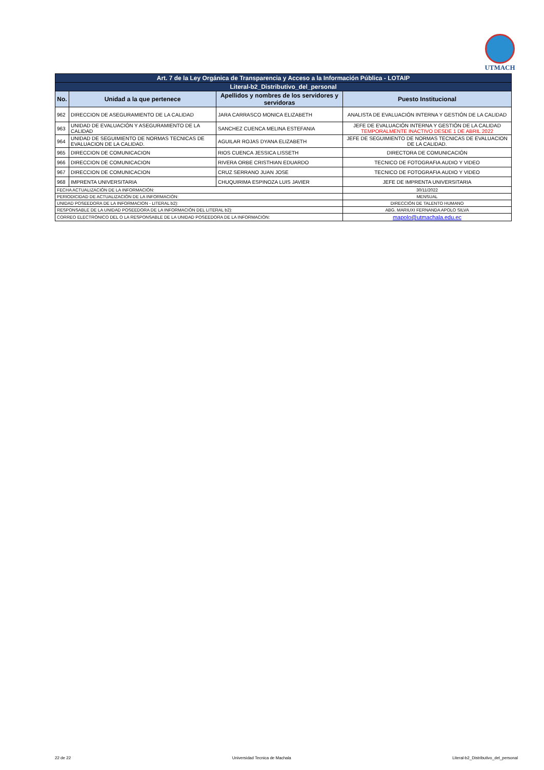UTMACH
| Art. 7 de la Ley Orgánica de Transparencia y Acceso a la Información Pública - LOTAIP | | | |
| Literal-b2_Distributivo_del_personal | | | |
| No. | Unidad a la que pertenece | Apellidos y nombres de los servidores y servidoras | Puesto Institucional |
| 962 | DIRECCION DE ASEGURAMIENTO DE LA CALIDAD | JARA CARRASCO MONICA ELIZABETH | ANALISTA DE EVALUACIÓN INTERNA Y GESTIÓN DE LA CALIDAD |
| 963 | UNIDAD DE EVALUACIÓN Y ASEGURAMIENTO DE LA CALIDAD | SANCHEZ CUENCA MELINA ESTEFANIA | JEFE DE EVALUACIÓN INTERNA Y GESTIÓN DE LA CALIDAD TEMPORALMENTE INACTIVO DESDE 1 DE ABRIL 2022 |
| 964 | UNIDAD DE SEGUIMIENTO DE NORMAS TECNICAS DE EVALUACION DE LA CALIDAD. | AGUILAR ROJAS DYANA ELIZABETH | JEFE DE SEGUIMIENTO DE NORMAS TECNICAS DE EVALUACION DE LA CALIDAD. |
| 965 | DIRECCION DE COMUNICACION | RIOS CUENCA JESSICA LISSETH | DIRECTORA DE COMUNICACIÓN |
| 966 | DIRECCION DE COMUNICACION | RIVERA ORBE CRISTHIAN EDUARDO | TECNICO DE FOTOGRAFIA AUDIO Y VIDEO |
| 967 | DIRECCION DE COMUNICACION | CRUZ SERRANO JUAN JOSE | TECNICO DE FOTOGRAFIA AUDIO Y VIDEO |
| 968 | IMPRENTA UNIVERSITARIA | CHUQUIRIMA ESPINOZA LUIS JAVIER | JEFE DE IMPRENTA UNIVERSITARIA |
| FECHA ACTUALIZACIÓN DE LA INFORMACIÓN: | | | 30/11/2022 |
| PERIODICIDAD DE ACTUALIZACIÓN DE LA INFORMACIÓN: | | | MENSUAL |
| UNIDAD POSEEDORA DE LA INFORMACION - LITERAL b2): | | | DIRECCIÓN DE TALENTO HUMANO |
| RESPONSABLE DE LA UNIDAD POSEEDORA DE LA INFORMACIÓN DEL LITERAL b2): | | | ABG. MARIUXI FERNANDA APOLO SILVA |
| CORREO ELECTRÓNICO DEL O LA RESPONSABLE DE LA UNIDAD POSEEDORA DE LA INFORMACIÓN: | | | mapolo@utmachala.edu.ec |
22 de 22 Universidad Tecnica de Machala Literal-b2_Distributivo_del_personal